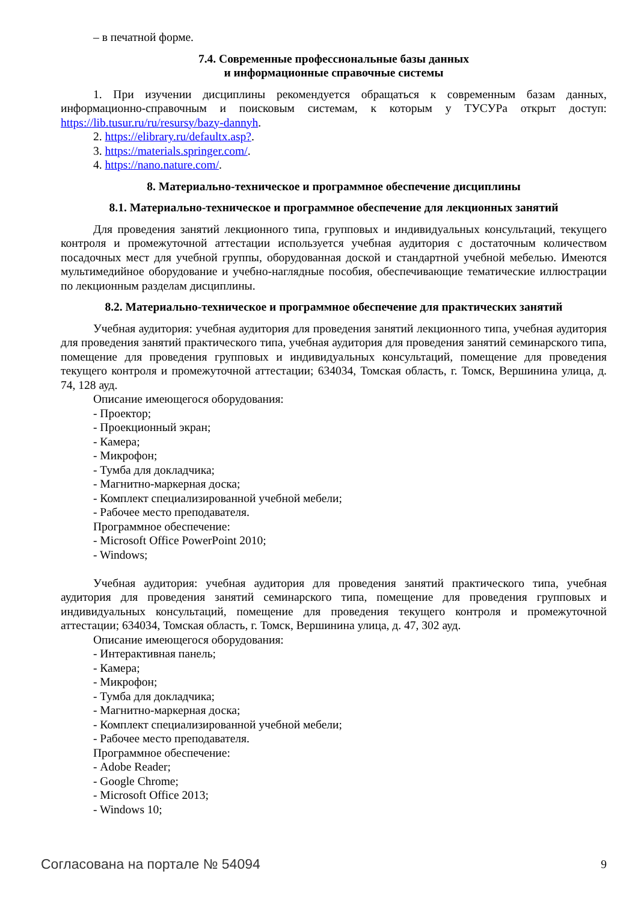– в печатной форме.
7.4. Современные профессиональные базы данных
и информационные справочные системы
1. При изучении дисциплины рекомендуется обращаться к современным базам данных, информационно-справочным и поисковым системам, к которым у ТУСУРа открыт доступ: https://lib.tusur.ru/ru/resursy/bazy-dannyh.
2. https://elibrary.ru/defaultx.asp?.
3. https://materials.springer.com/.
4. https://nano.nature.com/.
8. Материально-техническое и программное обеспечение дисциплины
8.1. Материально-техническое и программное обеспечение для лекционных занятий
Для проведения занятий лекционного типа, групповых и индивидуальных консультаций, текущего контроля и промежуточной аттестации используется учебная аудитория с достаточным количеством посадочных мест для учебной группы, оборудованная доской и стандартной учебной мебелью. Имеются мультимедийное оборудование и учебно-наглядные пособия, обеспечивающие тематические иллюстрации по лекционным разделам дисциплины.
8.2. Материально-техническое и программное обеспечение для практических занятий
Учебная аудитория: учебная аудитория для проведения занятий лекционного типа, учебная аудитория для проведения занятий практического типа, учебная аудитория для проведения занятий семинарского типа, помещение для проведения групповых и индивидуальных консультаций, помещение для проведения текущего контроля и промежуточной аттестации; 634034, Томская область, г. Томск, Вершинина улица, д. 74, 128 ауд.
Описание имеющегося оборудования:
- Проектор;
- Проекционный экран;
- Камера;
- Микрофон;
- Тумба для докладчика;
- Магнитно-маркерная доска;
- Комплект специализированной учебной мебели;
- Рабочее место преподавателя.
Программное обеспечение:
- Microsoft Office PowerPoint 2010;
- Windows;
Учебная аудитория: учебная аудитория для проведения занятий практического типа, учебная аудитория для проведения занятий семинарского типа, помещение для проведения групповых и индивидуальных консультаций, помещение для проведения текущего контроля и промежуточной аттестации; 634034, Томская область, г. Томск, Вершинина улица, д. 47, 302 ауд.
Описание имеющегося оборудования:
- Интерактивная панель;
- Камера;
- Микрофон;
- Тумба для докладчика;
- Магнитно-маркерная доска;
- Комплект специализированной учебной мебели;
- Рабочее место преподавателя.
Программное обеспечение:
- Adobe Reader;
- Google Chrome;
- Microsoft Office 2013;
- Windows 10;
Согласована на портале № 54094 9